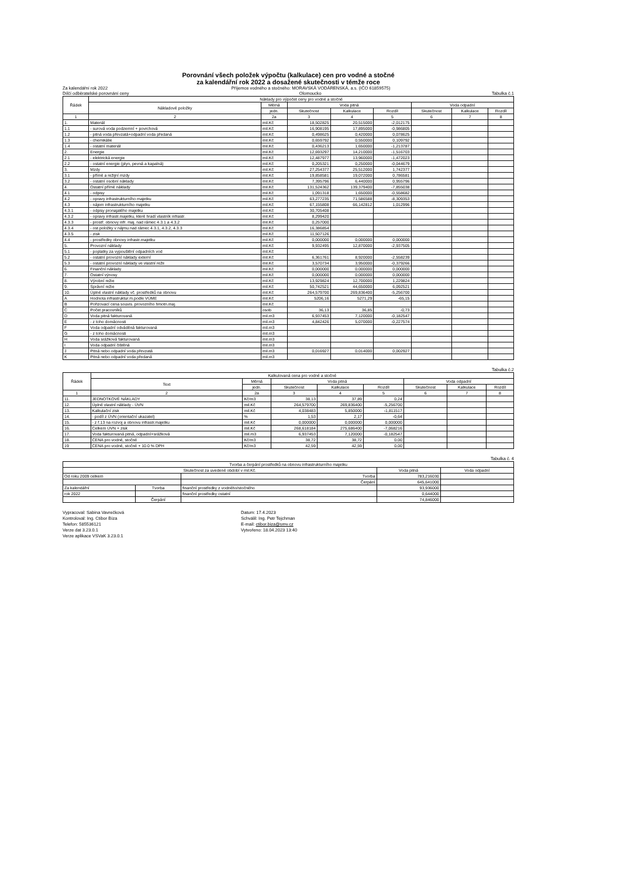Porovnání všech položek výpočtu (kalkulace) cen pro vodné a stočné
za kalendářní rok 2022 a dosažené skutečnosti v témže roce
Za kalendářní rok 2022 Příjemce vodného a stočného: MORAVSKÁ VODÁRENSKÁ, a.s. (IČO 61859575)
Dílčí odběratelské porovnání ceny Olomoucko Tabulka č.1
| Řádek | Náklady pro výpočet ceny pro vodné a stočné | | | | | | | |
| --- | --- | --- | --- | --- | --- | --- | --- | --- |
| | Nákladové položky | Měrná | Voda pitná | | | Voda odpadní | | |
| | | jedn. | Skutečnost | Kalkulace | Rozdíl | Skutečnost | Kalkulace | Rozdíl |
| 1 | 2 | 2a | 3 | 4 | 5 | 6 | 7 | 8 |
| 1. | Materiál | mil.Kč | 18,502825 | 20,515000 | -2,012175 | | | |
| 1.1 | - surová voda podzemní + povrchová | mil.Kč | 16,908195 | 17,895000 | -0,986805 | | | |
| 1.2 | - pitná voda převzatá+odpadní voda předaná | mil.Kč | 0,498625 | 0,420000 | 0,078625 | | | |
| 1.3 | - chemikálie | mil.Kč | 0,659792 | 0,550000 | 0,109792 | | | |
| 1.4 | - ostatní materiál | mil.Kč | 0,436213 | 1,650000 | -1,213787 | | | |
| 2. | Energie | mil.Kč | 12,693297 | 14,210000 | -1,516703 | | | |
| 2.1 | - elektrická energie | mil.Kč | 12,487977 | 13,960000 | -1,472023 | | | |
| 2.2 | - ostatní energie (plyn, pevná a kapalná) | mil.Kč | 0,205321 | 0,250000 | -0,044679 | | | |
| 3. | Mzdy | mil.Kč | 27,254377 | 25,512000 | 1,742377 | | | |
| 3.1 | - přímé a režijní mzdy | mil.Kč | 19,858581 | 19,072000 | 0,786581 | | | |
| 3.2 | - ostatní osobní náklady | mil.Kč | 7,395796 | 6,440000 | 0,955796 | | | |
| 4. | Ostatní přímé náklady | mil.Kč | 131,524362 | 139,379400 | -7,855038 | | | |
| 4.1 | - odpisy | mil.Kč | 1,091318 | 1,650000 | -0,558682 | | | |
| 4.2 | - opravy infrastrukturního majetku | mil.Kč | 63,277235 | 71,586588 | -8,309353 | | | |
| 4.3 | - nájem infrastrukturního majetku | mil.Kč | 67,155808 | 66,142812 | 1,012996 | | | |
| 4.3.1 | - odpisy pronajatého majetku | mil.Kč | 30,705408 | | | | | |
| 4.3.2 | - opravy infrastr.majetku, které hradí vlastník infrastr. | mil.Kč | 8,299420 | | | | | |
| 4.3.3 | - prostř. obnovy infr. maj. nad rámec 4.3.1 a 4.3.2 | mil.Kč | 0,257000 | | | | | |
| 4.3.4 | - ost.položky v nájmu nad rámec 4.3.1, 4.3.2, 4.3.3 | mil.Kč | 16,386854 | | | | | |
| 4.3.5 | - zisk | mil.Kč | 11,507126 | | | | | |
| 4.4 | - prostředky obnovy infrastr.majetku | mil.Kč | 0,000000 | 0,000000 | 0,000000 | | | |
| 5. | Provozní náklady | mil.Kč | 9,932495 | 12,870000 | -2,937505 | | | |
| 5.1 | - poplatky za vypouštění odpadních vod | mil.Kč | | | | | | |
| 5.2 | - ostatní provozní náklady externí | mil.Kč | 6,361761 | 8,920000 | -2,558239 | | | |
| 5.3 | - ostatní provozní náklady ve vlastní režii | mil.Kč | 3,570734 | 3,950000 | -0,379266 | | | |
| 6. | Finanční náklady | mil.Kč | 0,000000 | 0,000000 | 0,000000 | | | |
| 7. | Ostatní výnosy | mil.Kč | 0,000000 | 0,000000 | 0,000000 | | | |
| 8. | Výrobní režie | mil.Kč | 13,929824 | 12,700000 | 1,229824 | | | |
| 9. | Správní režie | mil.Kč | 50,742521 | 44,650000 | 6,092521 | | | |
| 10. | Úplné vlastní náklady vč. prostředků na obnovu | mil.Kč | 264,579700 | 269,836400 | -5,256700 | | | |
| A | Hodnota infrastruktur.m.podle VÚME | mil.Kč | 5206,16 | 5271,29 | -65,15 | | | |
| B | Pořizovací cena souvis. provozního hmotn.maj. | mil.Kč | | | | | | |
| C | Počet pracovníků | osob | 36,13 | 36,85 | -0,73 | | | |
| D | Voda pitná fakturovaná | mil.m3 | 6,937453 | 7,120000 | -0,182547 | | | |
| E | - z toho domácnosti | mil.m3 | 4,842426 | 5,070000 | -0,227574 | | | |
| F | Voda odpadní odváděná fakturovaná | mil.m3 | | | | | | |
| G | - z toho domácnosti | mil.m3 | | | | | | |
| H | Voda srážková fakturovaná | mil.m3 | | | | | | |
| I | Voda odpadní čištěná | mil.m3 | | | | | | |
| J | Pitná nebo odpadní voda převzatá | mil.m3 | 0,016927 | 0,014000 | 0,002927 | | | |
| K | Pitná nebo odpadní voda předaná | mil.m3 | | | | | | |
Tabulka č.2
| Řádek | Kalkulovaná cena pro vodné a stočné | | | | | | | |
| --- | --- | --- | --- | --- | --- | --- | --- | --- |
| | Text | Měrná | Voda pitná | | | Voda odpadní | | |
| | | jedn. | Skutečnost | Kalkulace | Rozdíl | Skutečnost | Kalkulace | Rozdíl |
| 1 | 2 | 2a | 3 | 4 | 5 | 6 | 7 | 8 |
| 11. | JEDNOTKOVÉ NÁKLADY | Kč/m3 | 38,13 | 37,89 | 0,24 | | | |
| 12. | Úplné vlastní náklady - ÚVN | mil.Kč | 264,579700 | 269,836400 | -5,256700 | | | |
| 13. | Kalkulační zisk | mil.Kč | 4,038483 | 5,850000 | -1,811517 | | | |
| 14. | - podíl z ÚVN (orientační ukazatel) | % | 1,53 | 2,17 | -0,64 | | | |
| 15. | - z ř.13 na rozvoj a obnovu infrastr.majetku | mil.Kč | 0,000000 | 0,000000 | 0,000000 | | | |
| 16. | Celkem ÚVN + zisk | mil.Kč | 268,618184 | 275,686400 | -7,068216 | | | |
| 17. | Voda fakturovaná pitná, odpadní+srážková | mil.m3 | 6,937453 | 7,120000 | -0,182547 | | | |
| 18. | CENA pro vodné, stočné | Kč/m3 | 38,72 | 38,72 | 0,00 | | | |
| 19 | CENA pro vodné, stočné + 10.0 % DPH | Kč/m3 | 42,59 | 42,59 | 0,00 | | | |
Tabulka č. 4
| Tvorba a čerpání prostředků na obnovu infrastrukturního majetku | | | | | |
| --- | --- | --- | --- | --- | --- |
| Skutečnost za uvedené období v mil.Kč. | | | | Voda pitná | Voda odpadní |
| Od roku 2009 celkem | | | Tvorba | 783,216030 | |
| | | | Čerpání | 645,641000 | |
| Za kalendářní | Tvorba | finanční prostředky z vodného/stočného | | 93,936000 | |
| rok 2022 | | finanční prostředky ostatní | | 0,644000 | |
| | Čerpání | | | 74,846000 | |
Vypracoval: Sabina Vavrečková
Kontroloval: Ing. Ctibor Bíza
Telefon: 585536121
Verze dat 3.23.0.1
Verze aplikace VSVaK 3.23.0.1
Datum: 17.4.2023
Schválil: Ing. Petr Tejchman
E-mail: ctibor.biza@smv.cz
Vytvořeno: 18.04.2023 13:40